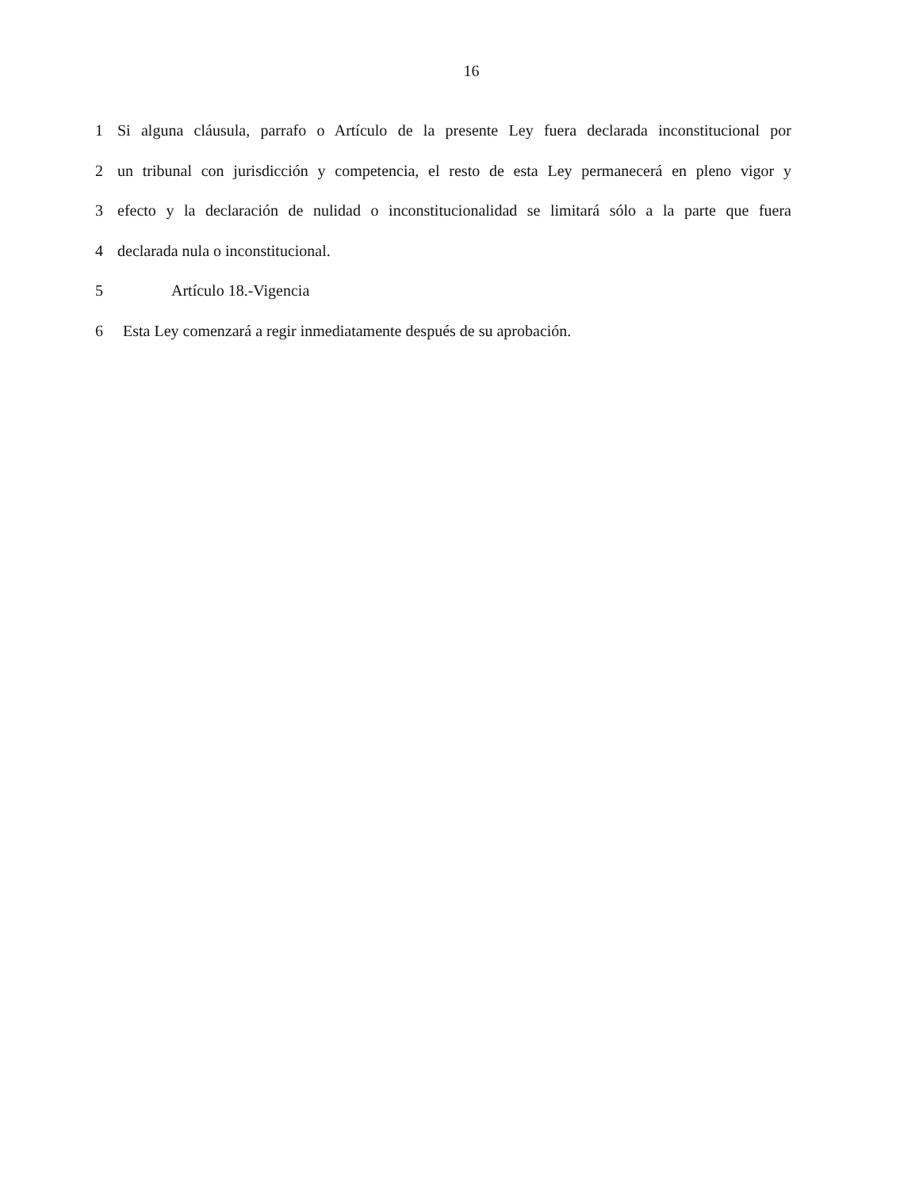16
1 Si alguna cláusula, parrafo o Artículo de la presente Ley fuera declarada inconstitucional por
2 un tribunal con jurisdicción y competencia, el resto de esta Ley permanecerá en pleno vigor y
3 efecto y la declaración de nulidad o inconstitucionalidad se limitará sólo a la parte que fuera
4 declarada nula o inconstitucional.
5 Artículo 18.-Vigencia
6 Esta Ley comenzará a regir inmediatamente después de su aprobación.